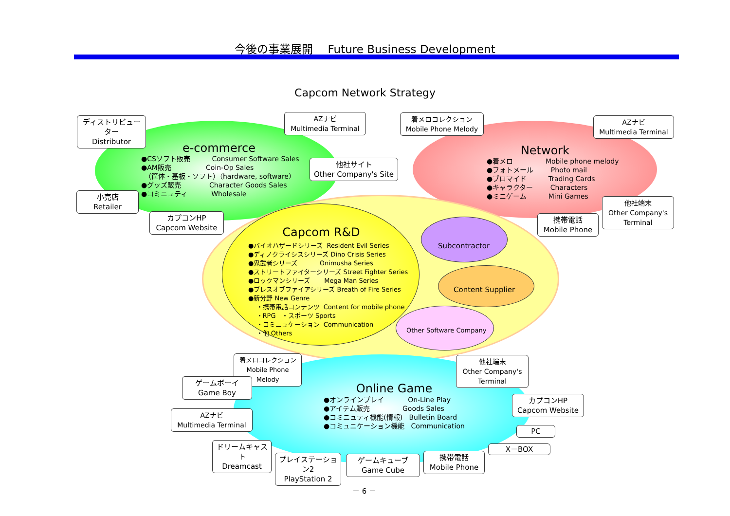今後の事業展開　 Future Business Development
Capcom Network Strategy
e-commerce
●CSソフト販売 Consumer Software Sales ●AM販売 Coin-Op Sales 　（筐体・基板・ソフト）（hardware, software） ●グッズ販売 Character Goods Sales ●コミニュティ Wholesale
Network
●着メロ Mobile phone melody ●フォトメール Photo mail ●ブロマイド Trading Cards ●キャラクター Characters ●ミニゲーム Mini Games
Capcom R&D
●バイオハザードシリーズ Resident Evil Series ●ディノクライシスシリーズ Dino Crisis Series ●鬼武者シリーズ Onimusha Series ●ストリートファイターシリーズ Street Fighter Series ●ロックマンシリーズ Mega Man Series ●ブレスオブファイアシリーズ Breath of Fire Series ●新分野 New Genre ・携帯電話コンテンツ Content for mobile phone ・RPG ・スポーツ Sports ・コミニュケーション Communication ・他 Others
Subcontractor
Content Supplier
Other Software Company
Online Game
●オンラインプレイ On-Line Play ●アイテム販売 Goods Sales ●コミニュティ機能(情報) Bulletin Board ●コミュニケーション機能 Communication
ディストリビューター
Distributor
AZナビ
Multimedia Terminal
着メロコレクション
Mobile Phone Melody
AZナビ
Multimedia Terminal
他社サイト
Other Company's Site
小売店
Retailer
カプコンHP
Capcom Website
携帯電話
Mobile Phone
他社端末
Other Company's Terminal
着メロコレクション
Mobile Phone Melody
他社端末
Other Company's Terminal
ゲームボーイ
Game Boy
カプコンHP
Capcom Website
AZナビ
Multimedia Terminal
PC
X－BOX
ドリームキャスト
Dreamcast
プレイステーション2
PlayStation 2
ゲームキューブ
Game Cube
携帯電話
Mobile Phone
－ 6 －